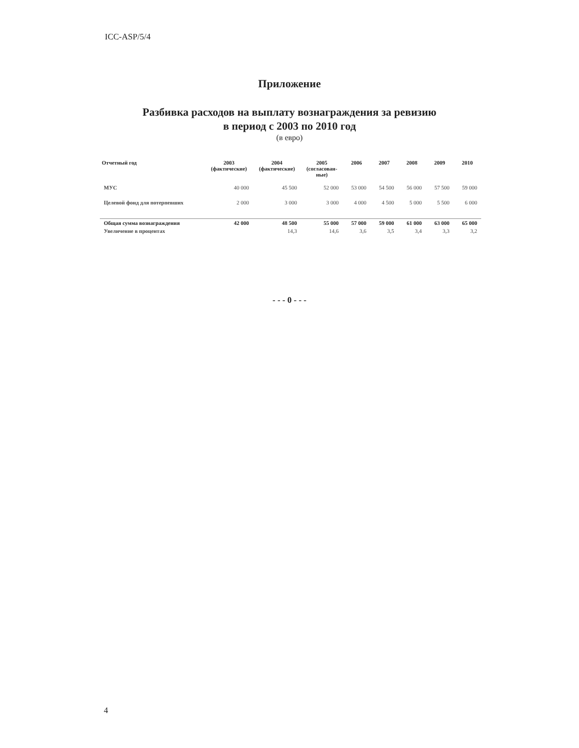ICC-ASP/5/4
Приложение
Разбивка расходов на выплату вознаграждения за ревизию
в период с 2003 по 2010 год
(в евро)
| Отчетный год | 2003 (фактические) | 2004 (фактические) | 2005 (согласован- ные) | 2006 | 2007 | 2008 | 2009 | 2010 |
| --- | --- | --- | --- | --- | --- | --- | --- | --- |
| МУС | 40 000 | 45 500 | 52 000 | 53 000 | 54 500 | 56 000 | 57 500 | 59 000 |
| Целевой фонд для потерпевших | 2 000 | 3 000 | 3 000 | 4 000 | 4 500 | 5 000 | 5 500 | 6 000 |
| Общая сумма вознаграждения | 42 000 | 48 500 | 55 000 | 57 000 | 59 000 | 61 000 | 63 000 | 65 000 |
| Увеличение в процентах | | 14,3 | 14,6 | 3,6 | 3,5 | 3,4 | 3,3 | 3,2 |
- - - 0 - - -
4